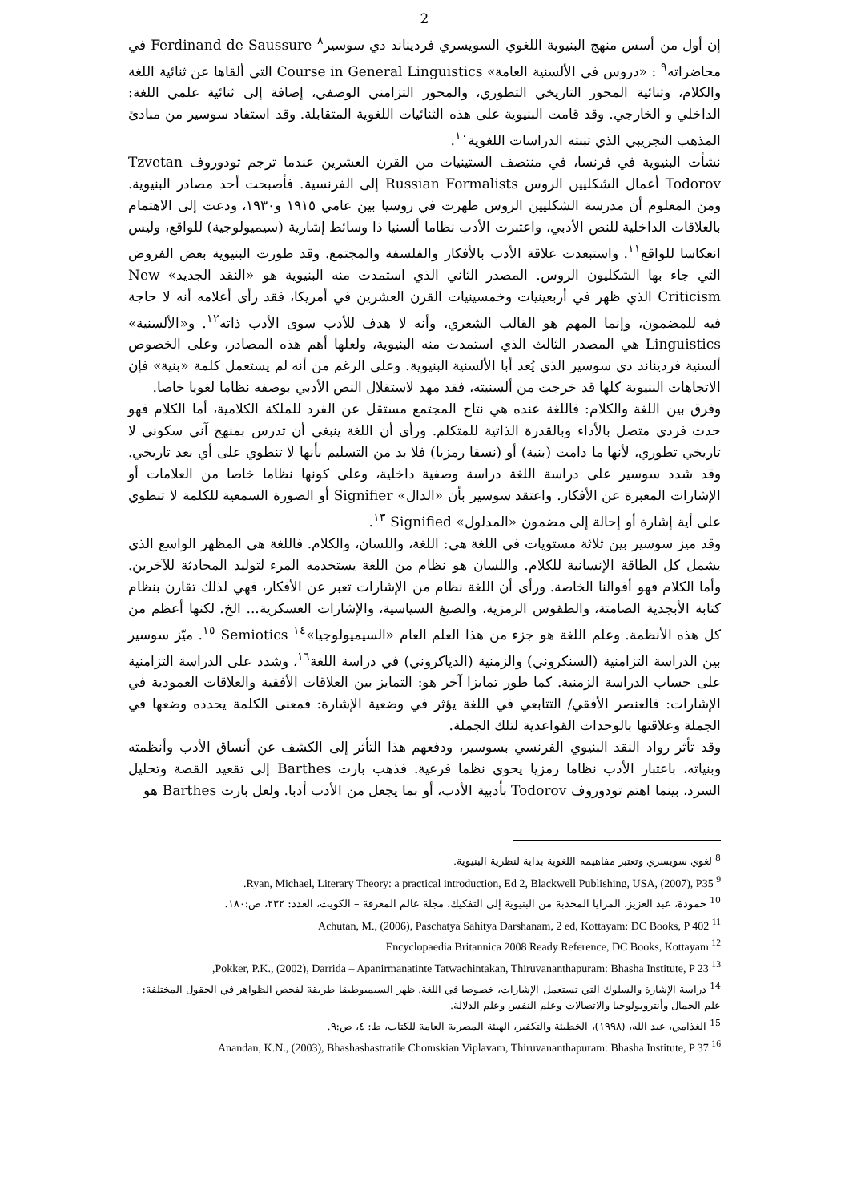2
إن أول من أسس منهج البنيوية اللغوي السويسري فرديناند دي سوسير<sup>٨</sup> Ferdinand de Saussure في محاضراته<sup>٩</sup> : «دروس في الألسنية العامة» Course in General Linguistics التي ألقاها عن ثنائية اللغة والكلام، وثنائية المحور التاريخي التطوري، والمحور التزامني الوصفي، إضافة إلى ثنائية علمي اللغة: الداخلي و الخارجي. وقد قامت البنيوية على هذه الثنائيات اللغوية المتقابلة. وقد استفاد سوسير من مبادئ المذهب التجريبي الذي تبنته الدراسات اللغوية<sup>١٠</sup>.
نشأت البنيوية في فرنسا، في منتصف الستينيات من القرن العشرين عندما ترجم تودوروف Tzvetan Todorov أعمال الشكليين الروس Russian Formalists إلى الفرنسية. فأصبحت أحد مصادر البنيوية. ومن المعلوم أن مدرسة الشكليين الروس ظهرت في روسيا بين عامي ١٩١٥ و١٩٣٠، ودعت إلى الاهتمام بالعلاقات الداخلية للنص الأدبي، واعتبرت الأدب نظاما ألسنيا ذا وسائط إشارية (سيميولوجية) للواقع، وليس انعكاسا للواقع<sup>١١</sup>. واستبعدت علاقة الأدب بالأفكار والفلسفة والمجتمع. وقد طورت البنيوية بعض الفروض التي جاء بها الشكليون الروس. المصدر الثاني الذي استمدت منه البنيوية هو «النقد الجديد» New Criticism الذي ظهر في أربعينيات وخمسينيات القرن العشرين في أمريكا، فقد رأى أعلامه أنه لا حاجة فيه للمضمون، وإنما المهم هو القالب الشعري، وأنه لا هدف للأدب سوى الأدب ذاته<sup>١٢</sup>. و«الألسنية» Linguistics هي المصدر الثالث الذي استمدت منه البنيوية، ولعلها أهم هذه المصادر، وعلى الخصوص ألسنية فرديناند دي سوسير الذي يُعد أبا الألسنية البنيوية. وعلى الرغم من أنه لم يستعمل كلمة «بنية» فإن الاتجاهات البنيوية كلها قد خرجت من ألسنيته، فقد مهد لاستقلال النص الأدبي بوصفه نظاما لغويا خاصا.
وفرق بين اللغة والكلام: فاللغة عنده هي نتاج المجتمع مستقل عن الفرد للملكة الكلامية، أما الكلام فهو حدث فردي متصل بالأداء وبالقدرة الذاتية للمتكلم. ورأى أن اللغة ينبغي أن تدرس بمنهج آني سكوني لا تاريخي تطوري، لأنها ما دامت (بنية) أو (نسقا رمزيا) فلا بد من التسليم بأنها لا تنطوي على أي بعد تاريخي. وقد شدد سوسير على دراسة اللغة دراسة وصفية داخلية، وعلى كونها نظاما خاصا من العلامات أو الإشارات المعبرة عن الأفكار. واعتقد سوسير بأن «الدال» Signifier أو الصورة السمعية للكلمة لا تنطوي على أية إشارة أو إحالة إلى مضمون «المدلول» Signified <sup>١٣</sup>.
وقد ميز سوسير بين ثلاثة مستويات في اللغة هي: اللغة، واللسان، والكلام. فاللغة هي المظهر الواسع الذي يشمل كل الطاقة الإنسانية للكلام. واللسان هو نظام من اللغة يستخدمه المرء لتوليد المحادثة للآخرين. وأما الكلام فهو أقوالنا الخاصة. ورأى أن اللغة نظام من الإشارات تعبر عن الأفكار، فهي لذلك تقارن بنظام كتابة الأبجدية الصامتة، والطقوس الرمزية، والصيغ السياسية، والإشارات العسكرية... الخ. لكنها أعظم من كل هذه الأنظمة. وعلم اللغة هو جزء من هذا العلم العام «السيميولوجيا»<sup>١٤</sup> Semiotics <sup>١٥</sup>. ميّز سوسير بين الدراسة التزامنية (السنكروني) والزمنية (الدياكروني) في دراسة اللغة<sup>١٦</sup>، وشدد على الدراسة التزامنية على حساب الدراسة الزمنية. كما طور تمايزا آخر هو: التمايز بين العلاقات الأفقية والعلاقات العمودية في الإشارات: فالعنصر الأفقي/ التتابعي في اللغة يؤثر في وضعية الإشارة: فمعنى الكلمة يحدده وضعها في الجملة وعلاقتها بالوحدات القواعدية لتلك الجملة.
وقد تأثر رواد النقد البنيوي الفرنسي بسوسير، ودفعهم هذا التأثر إلى الكشف عن أنساق الأدب وأنظمته وبنياته، باعتبار الأدب نظاما رمزيا يحوي نظما فرعية. فذهب بارت Barthes إلى تقعيد القصة وتحليل السرد، بينما اهتم تودوروف Todorov بأدبية الأدب، أو بما يجعل من الأدب أدبا. ولعل بارت Barthes هو
<sup>8</sup> لغوي سويسري وتعتبر مفاهيمه اللغوية بداية لنظرية البنيوية.
<sup>9</sup> Ryan, Michael, Literary Theory: a practical introduction, Ed 2, Blackwell Publishing, USA, (2007), P35.
<sup>10</sup> حمودة، عبد العزيز، المرايا المحدبة من البنيوية إلى التفكيك، مجلة عالم المعرفة – الكويت، العدد: ٢٣٢، ص:١٨٠.
<sup>11</sup> Achutan, M., (2006), Paschatya Sahitya Darshanam, 2 ed, Kottayam: DC Books, P 402
<sup>12</sup> Encyclopaedia Britannica 2008 Ready Reference, DC Books, Kottayam
<sup>13</sup> Pokker, P.K., (2002), Darrida – Apanirmanatinte Tatwachintakan, Thiruvananthapuram: Bhasha Institute, P 23,
<sup>14</sup> دراسة الإشارة والسلوك التي تستعمل الإشارات، خصوصا في اللغة. ظهر السيميوطيقا طريقة لفحص الظواهر في الحقول المختلفة: علم الجمال وأنتروبولوجيا والاتصالات وعلم النفس وعلم الدلالة.
<sup>15</sup> الغذامي، عبد الله، (١٩٩٨)، الخطيئة والتكفير، الهيئة المصرية العامة للكتاب، ط: ٤، ص:٩.
<sup>16</sup> Anandan, K.N., (2003), Bhashashastratile Chomskian Viplavam, Thiruvananthapuram: Bhasha Institute, P 37